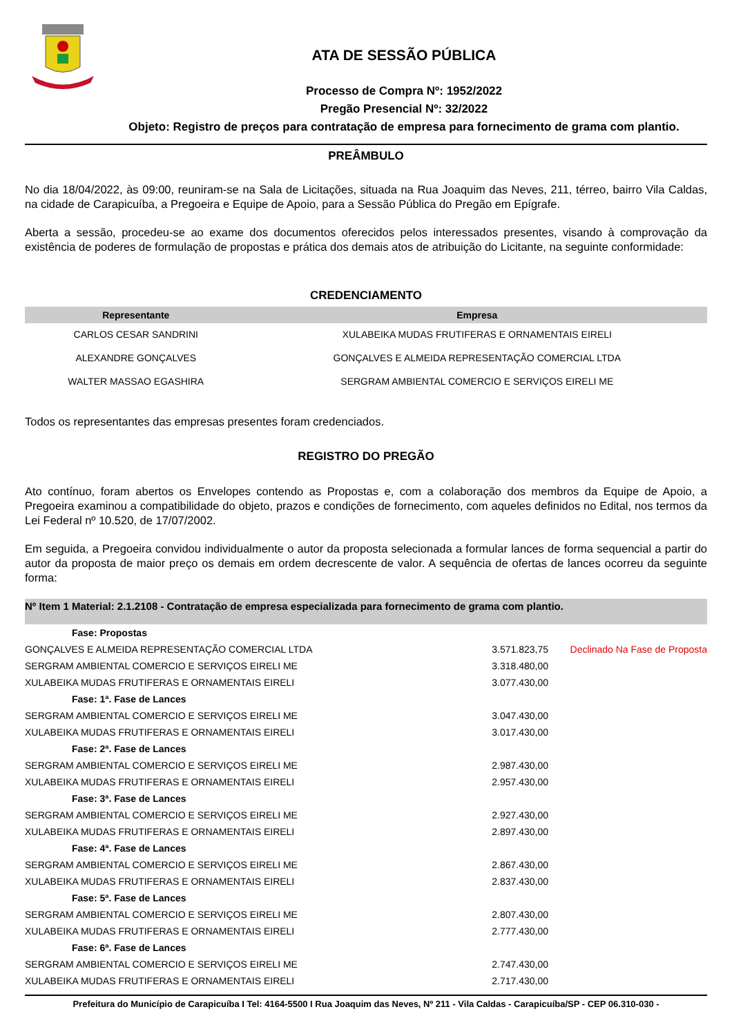ATA DE SESSÃO PÚBLICA
Processo de Compra Nº: 1952/2022
Pregão Presencial Nº: 32/2022
Objeto: Registro de preços para contratação de empresa para fornecimento de grama com plantio.
PREÂMBULO
No dia 18/04/2022, às 09:00, reuniram-se na Sala de Licitações, situada na Rua Joaquim das Neves, 211, térreo, bairro Vila Caldas, na cidade de Carapicuíba, a Pregoeira e Equipe de Apoio, para a Sessão Pública do Pregão em Epígrafe.
Aberta a sessão, procedeu-se ao exame dos documentos oferecidos pelos interessados presentes, visando à comprovação da existência de poderes de formulação de propostas e prática dos demais atos de atribuição do Licitante, na seguinte conformidade:
CREDENCIAMENTO
| Representante | Empresa |
| --- | --- |
| CARLOS CESAR SANDRINI | XULABEIKA MUDAS FRUTIFERAS E ORNAMENTAIS EIRELI |
| ALEXANDRE GONÇALVES | GONÇALVES E ALMEIDA REPRESENTAÇÃO COMERCIAL LTDA |
| WALTER MASSAO EGASHIRA | SERGRAM AMBIENTAL COMERCIO E SERVIÇOS EIRELI ME |
Todos os representantes das empresas presentes foram credenciados.
REGISTRO DO PREGÃO
Ato contínuo, foram abertos os Envelopes contendo as Propostas e, com a colaboração dos membros da Equipe de Apoio, a Pregoeira examinou a compatibilidade do objeto, prazos e condições de fornecimento, com aqueles definidos no Edital, nos termos da Lei Federal nº 10.520, de 17/07/2002.
Em seguida, a Pregoeira convidou individualmente o autor da proposta selecionada a formular lances de forma sequencial a partir do autor da proposta de maior preço os demais em ordem decrescente de valor. A sequência de ofertas de lances ocorreu da seguinte forma:
Nº Item 1 Material: 2.1.2108 - Contratação de empresa especializada para fornecimento de grama com plantio.
| Fase: Propostas | | |
| GONÇALVES E ALMEIDA REPRESENTAÇÃO COMERCIAL LTDA | 3.571.823,75 | Declinado Na Fase de Proposta |
| SERGRAM AMBIENTAL COMERCIO E SERVIÇOS EIRELI ME | 3.318.480,00 | |
| XULABEIKA MUDAS FRUTIFERAS E ORNAMENTAIS EIRELI | 3.077.430,00 | |
| Fase: 1ª. Fase de Lances | | |
| SERGRAM AMBIENTAL COMERCIO E SERVIÇOS EIRELI ME | 3.047.430,00 | |
| XULABEIKA MUDAS FRUTIFERAS E ORNAMENTAIS EIRELI | 3.017.430,00 | |
| Fase: 2ª. Fase de Lances | | |
| SERGRAM AMBIENTAL COMERCIO E SERVIÇOS EIRELI ME | 2.987.430,00 | |
| XULABEIKA MUDAS FRUTIFERAS E ORNAMENTAIS EIRELI | 2.957.430,00 | |
| Fase: 3ª. Fase de Lances | | |
| SERGRAM AMBIENTAL COMERCIO E SERVIÇOS EIRELI ME | 2.927.430,00 | |
| XULABEIKA MUDAS FRUTIFERAS E ORNAMENTAIS EIRELI | 2.897.430,00 | |
| Fase: 4ª. Fase de Lances | | |
| SERGRAM AMBIENTAL COMERCIO E SERVIÇOS EIRELI ME | 2.867.430,00 | |
| XULABEIKA MUDAS FRUTIFERAS E ORNAMENTAIS EIRELI | 2.837.430,00 | |
| Fase: 5ª. Fase de Lances | | |
| SERGRAM AMBIENTAL COMERCIO E SERVIÇOS EIRELI ME | 2.807.430,00 | |
| XULABEIKA MUDAS FRUTIFERAS E ORNAMENTAIS EIRELI | 2.777.430,00 | |
| Fase: 6ª. Fase de Lances | | |
| SERGRAM AMBIENTAL COMERCIO E SERVIÇOS EIRELI ME | 2.747.430,00 | |
| XULABEIKA MUDAS FRUTIFERAS E ORNAMENTAIS EIRELI | 2.717.430,00 | |
Prefeitura do Município de Carapicuíba I Tel: 4164-5500 I Rua Joaquim das Neves, Nº 211 - Vila Caldas - Carapicuíba/SP - CEP 06.310-030 -